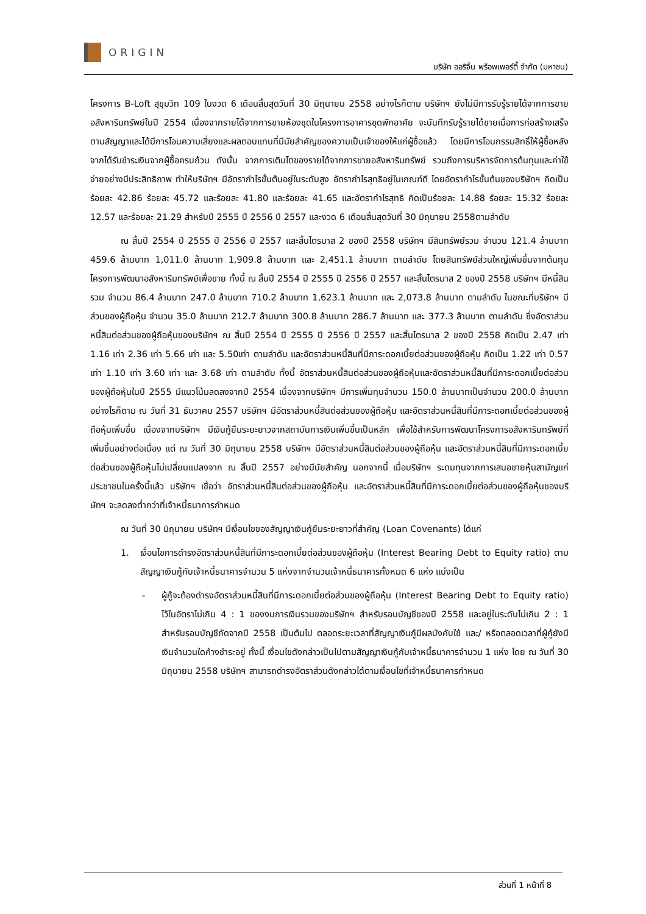ORIGIN
บริษัท ออริจิ้น พร็อพเพอร์ตี้ จำกัด (มหาชน)
โครงการ B-Loft สุขุมวิท 109 ในงวด 6 เดือนสิ้นสุดวันที่ 30 มิถุนายน 2558 อย่างไรก็ตาม บริษัทฯ ยังไม่มีการรับรู้รายได้จากการขายอสังหาริมทรัพย์ในปี 2554 เนื่องจากรายได้จากการขายห้องชุดในโครงการอาคารชุดพักอาศัย จะบันทึกรับรู้รายได้ขายเมื่อการก่อสร้างเสร็จตามสัญญาและได้มีการโอนความเสี่ยงและผลตอบแทนที่มีนัยสำคัญของความเป็นเจ้าของให้แก่ผู้ซื้อแล้ว โดยมีการโอนกรรมสิทธิ์ให้ผู้ซื้อหลังจากได้รับชำระเงินจากผู้ซื้อครบถ้วน ดังนั้น จากการเติบโตของรายได้จากการขายอสังหาริมทรัพย์ รวมถึงการบริหารจัดการต้นทุนและค่าใช้จ่ายอย่างมีประสิทธิภาพ ทำให้บริษัทฯ มีอัตรากำไรขั้นต้นอยู่ในระดับสูง อัตรากำไรสุทธิอยู่ในเกณฑ์ดี โดยอัตรากำไรขั้นต้นของบริษัทฯ คิดเป็นร้อยละ 42.86 ร้อยละ 45.72 และร้อยละ 41.80 และร้อยละ 41.65 และอัตรากำไรสุทธิ คิดเป็นร้อยละ 14.88 ร้อยละ 15.32 ร้อยละ 12.57 และร้อยละ 21.29 สำหรับปี 2555 ปี 2556 ปี 2557 และงวด 6 เดือนสิ้นสุดวันที่ 30 มิถุนายน 2558ตามลำดับ
ณ สิ้นปี 2554 ปี 2555 ปี 2556 ปี 2557 และสิ้นไตรมาส 2 ของปี 2558 บริษัทฯ มีสินทรัพย์รวม จำนวน 121.4 ล้านบาท 459.6 ล้านบาท 1,011.0 ล้านบาท 1,909.8 ล้านบาท และ 2,451.1 ล้านบาท ตามลำดับ โดยสินทรัพย์ส่วนใหญ่เพิ่มขึ้นจากต้นทุนโครงการพัฒนาอสังหาริมทรัพย์เพื่อขาย ทั้งนี้ ณ สิ้นปี 2554 ปี 2555 ปี 2556 ปี 2557 และสิ้นไตรมาส 2 ของปี 2558 บริษัทฯ มีหนี้สินรวม จำนวน 86.4 ล้านบาท 247.0 ล้านบาท 710.2 ล้านบาท 1,623.1 ล้านบาท และ 2,073.8 ล้านบาท ตามลำดับ ในขณะที่บริษัทฯ มีส่วนของผู้ถือหุ้น จำนวน 35.0 ล้านบาท 212.7 ล้านบาท 300.8 ล้านบาท 286.7 ล้านบาท และ 377.3 ล้านบาท ตามลำดับ ซึ่งอัตราส่วนหนี้สินต่อส่วนของผู้ถือหุ้นของบริษัทฯ ณ สิ้นปี 2554 ปี 2555 ปี 2556 ปี 2557 และสิ้นไตรมาส 2 ของปี 2558 คิดเป็น 2.47 เท่า 1.16 เท่า 2.36 เท่า 5.66 เท่า และ 5.50เท่า ตามลำดับ และอัตราส่วนหนี้สินที่มีภาระดอกเบี้ยต่อส่วนของผู้ถือหุ้น คิดเป็น 1.22 เท่า 0.57 เท่า 1.10 เท่า 3.60 เท่า และ 3.68 เท่า ตามลำดับ ทั้งนี้ อัตราส่วนหนี้สินต่อส่วนของผู้ถือหุ้นและอัตราส่วนหนี้สินที่มีภาระดอกเบี้ยต่อส่วนของผู้ถือหุ้นในปี 2555 มีแนวโน้มลดลงจากปี 2554 เนื่องจากบริษัทฯ มีการเพิ่มทุนจำนวน 150.0 ล้านบาทเป็นจำนวน 200.0 ล้านบาท อย่างไรก็ตาม ณ วันที่ 31 ธันวาคม 2557 บริษัทฯ มีอัตราส่วนหนี้สินต่อส่วนของผู้ถือหุ้น และอัตราส่วนหนี้สินที่มีภาระดอกเบี้ยต่อส่วนของผู้ถือหุ้นเพิ่มขึ้น เนื่องจากบริษัทฯ มีเงินกู้ยืมระยะยาวจากสถาบันการเงินเพิ่มขึ้นเป็นหลัก เพื่อใช้สำหรับการพัฒนาโครงการอสังหาริมทรัพย์ที่เพิ่มขึ้นอย่างต่อเนื่อง แต่ ณ วันที่ 30 มิถุนายน 2558 บริษัทฯ มีอัตราส่วนหนี้สินต่อส่วนของผู้ถือหุ้น และอัตราส่วนหนี้สินที่มีภาระดอกเบี้ยต่อส่วนของผู้ถือหุ้นไม่เปลี่ยนแปลงจาก ณ สิ้นปี 2557 อย่างมีนัยสำคัญ นอกจากนี้ เมื่อบริษัทฯ ระดมทุนจากการเสนอขายหุ้นสามัญแก่ประชาชนในครั้งนี้แล้ว บริษัทฯ เชื่อว่า อัตราส่วนหนี้สินต่อส่วนของผู้ถือหุ้น และอัตราส่วนหนี้สินที่มีภาระดอกเบี้ยต่อส่วนของผู้ถือหุ้นของบริษัทฯ จะลดลงต่ำกว่าที่เจ้าหนี้ธนาคารกำหนด
ณ วันที่ 30 มิถุนายน บริษัทฯ มีเงื่อนไขของสัญญาเงินกู้ยืมระยะยาวที่สำคัญ (Loan Covenants) ได้แก่
1. เงื่อนไขการดำรงอัตราส่วนหนี้สินที่มีภาระดอกเบี้ยต่อส่วนของผู้ถือหุ้น (Interest Bearing Debt to Equity ratio) ตามสัญญาเงินกู้กับเจ้าหนี้ธนาคารจำนวน 5 แห่งจากจำนวนเจ้าหนี้ธนาคารทั้งหมด 6 แห่ง แบ่งเป็น
- ผู้กู้จะต้องดำรงอัตราส่วนหนี้สินที่มีภาระดอกเบี้ยต่อส่วนของผู้ถือหุ้น (Interest Bearing Debt to Equity ratio) ไว้ในอัตราไม่เกิน 4 : 1 ของงบการเงินรวมของบริษัทฯ สำหรับรอบบัญชีของปี 2558 และอยู่ในระดับไม่เกิน 2 : 1 สำหรับรอบบัญชีถัดจากปี 2558 เป็นต้นไป ตลอดระยะเวลาที่สัญญาเงินกู้มีผลบังคับใช้ และ/ หรือตลอดเวลาที่ผู้กู้ยังมีเงินจำนวนใดค้างชำระอยู่ ทั้งนี้ เงื่อนไขดังกล่าวเป็นไปตามสัญญาเงินกู้กับเจ้าหนี้ธนาคารจำนวน 1 แห่ง โดย ณ วันที่ 30 มิถุนายน 2558 บริษัทฯ สามารถดำรงอัตราส่วนดังกล่าวได้ตามเงื่อนไขที่เจ้าหนี้ธนาคารกำหนด
ส่วนที่ 1 หน้าที่ 8